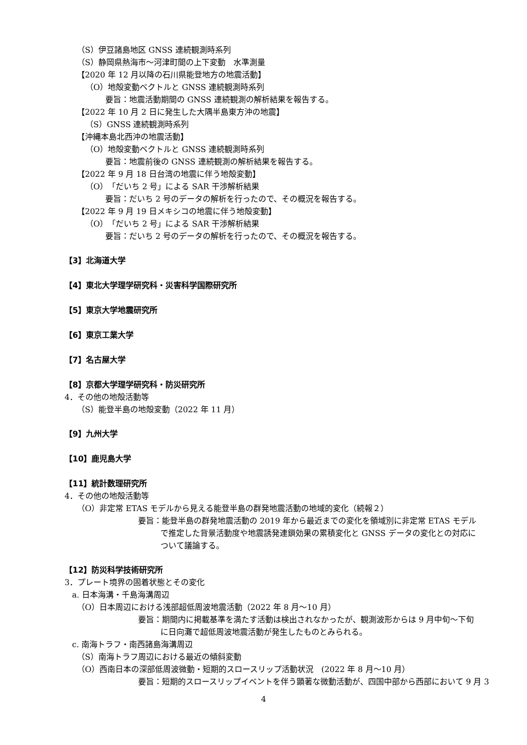（S）伊豆諸島地区 GNSS 連続観測時系列
（S）静岡県熱海市〜河津町間の上下変動　水準測量
【2020 年 12 月以降の石川県能登地方の地震活動】
（O）地殻変動ベクトルと GNSS 連続観測時系列
要旨：地震活動期間の GNSS 連続観測の解析結果を報告する。
【2022 年 10 月 2 日に発生した大隅半島東方沖の地震】
（S）GNSS 連続観測時系列
【沖縄本島北西沖の地震活動】
（O）地殻変動ベクトルと GNSS 連続観測時系列
要旨：地震前後の GNSS 連続観測の解析結果を報告する。
【2022 年 9 月 18 日台湾の地震に伴う地殻変動】
（O）「だいち 2 号」による SAR 干渉解析結果
要旨：だいち 2 号のデータの解析を行ったので、その概況を報告する。
【2022 年 9 月 19 日メキシコの地震に伴う地殻変動】
（O）「だいち 2 号」による SAR 干渉解析結果
要旨：だいち 2 号のデータの解析を行ったので、その概況を報告する。
【3】北海道大学
【4】東北大学理学研究科・災害科学国際研究所
【5】東京大学地震研究所
【6】東京工業大学
【7】名古屋大学
【8】京都大学理学研究科・防災研究所
4．その他の地殻活動等
（S）能登半島の地殻変動（2022 年 11 月）
【9】九州大学
【10】鹿児島大学
【11】統計数理研究所
4．その他の地殻活動等
（O）非定常 ETAS モデルから見える能登半島の群発地震活動の地域的変化（続報２）
要旨：能登半島の群発地震活動の 2019 年から最近までの変化を領域別に非定常 ETAS モデルで推定した背景活動度や地震誘発連鎖効果の累積変化と GNSS データの変化との対応について議論する。
【12】防災科学技術研究所
3．プレート境界の固着状態とその変化
a. 日本海溝・千島海溝周辺
（O）日本周辺における浅部超低周波地震活動（2022 年 8 月〜10 月）
要旨：期間内に掲載基準を満たす活動は検出されなかったが、観測波形からは 9 月中旬〜下旬に日向灘で超低周波地震活動が発生したものとみられる。
c. 南海トラフ・南西諸島海溝周辺
（S）南海トラフ周辺における最近の傾斜変動
（O）西南日本の深部低周波微動・短期的スロースリップ活動状況　(2022 年 8 月〜10 月）
要旨：短期的スロースリップイベントを伴う顕著な微動活動が、四国中部から西部において 9 月 3
4